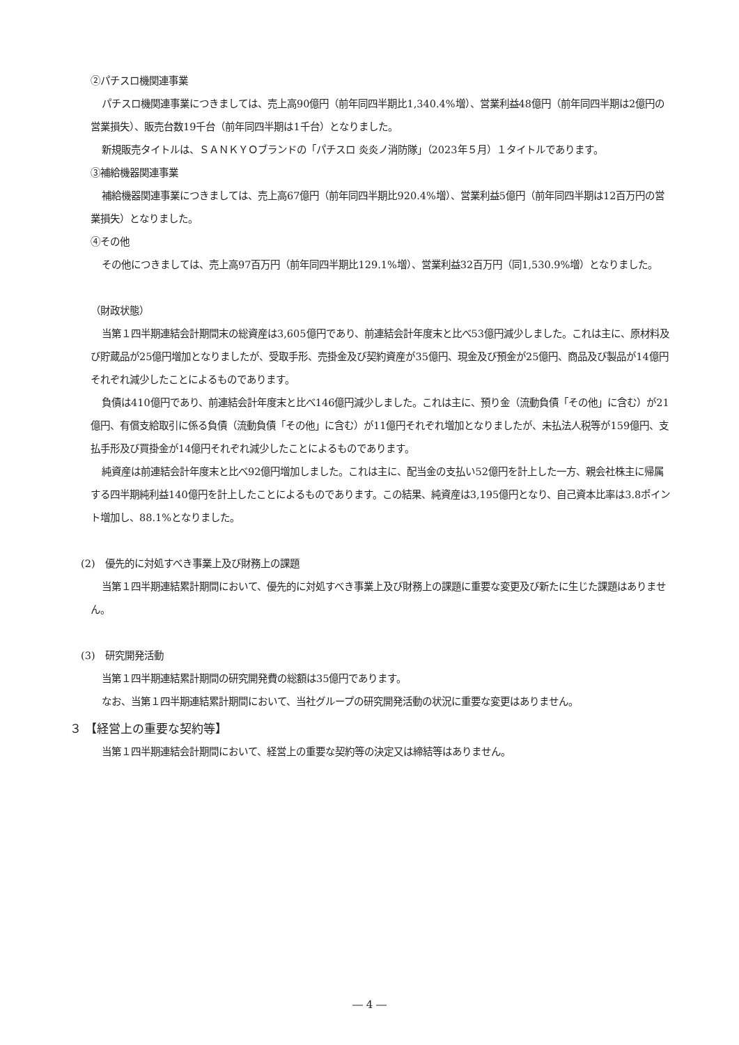②パチスロ機関連事業
パチスロ機関連事業につきましては、売上高90億円（前年同四半期比1,340.4%増）、営業利益48億円（前年同四半期は2億円の営業損失）、販売台数19千台（前年同四半期は1千台）となりました。
新規販売タイトルは、ＳＡＮＫＹＯブランドの「パチスロ 炎炎ノ消防隊」（2023年５月）１タイトルであります。
③補給機器関連事業
補給機器関連事業につきましては、売上高67億円（前年同四半期比920.4%増）、営業利益5億円（前年同四半期は12百万円の営業損失）となりました。
④その他
その他につきましては、売上高97百万円（前年同四半期比129.1%増）、営業利益32百万円（同1,530.9%増）となりました。
（財政状態）
当第１四半期連結会計期間末の総資産は3,605億円であり、前連結会計年度末と比べ53億円減少しました。これは主に、原材料及び貯蔵品が25億円増加となりましたが、受取手形、売掛金及び契約資産が35億円、現金及び預金が25億円、商品及び製品が14億円それぞれ減少したことによるものであります。
負債は410億円であり、前連結会計年度末と比べ146億円減少しました。これは主に、預り金（流動負債「その他」に含む）が21億円、有償支給取引に係る負債（流動負債「その他」に含む）が11億円それぞれ増加となりましたが、未払法人税等が159億円、支払手形及び買掛金が14億円それぞれ減少したことによるものであります。
純資産は前連結会計年度末と比べ92億円増加しました。これは主に、配当金の支払い52億円を計上した一方、親会社株主に帰属する四半期純利益140億円を計上したことによるものであります。この結果、純資産は3,195億円となり、自己資本比率は3.8ポイント増加し、88.1%となりました。
(2)　優先的に対処すべき事業上及び財務上の課題
当第１四半期連結累計期間において、優先的に対処すべき事業上及び財務上の課題に重要な変更及び新たに生じた課題はありません。
(3)　研究開発活動
当第１四半期連結累計期間の研究開発費の総額は35億円であります。
なお、当第１四半期連結累計期間において、当社グループの研究開発活動の状況に重要な変更はありません。
３ 【経営上の重要な契約等】
当第１四半期連結会計期間において、経営上の重要な契約等の決定又は締結等はありません。
― 4 ―